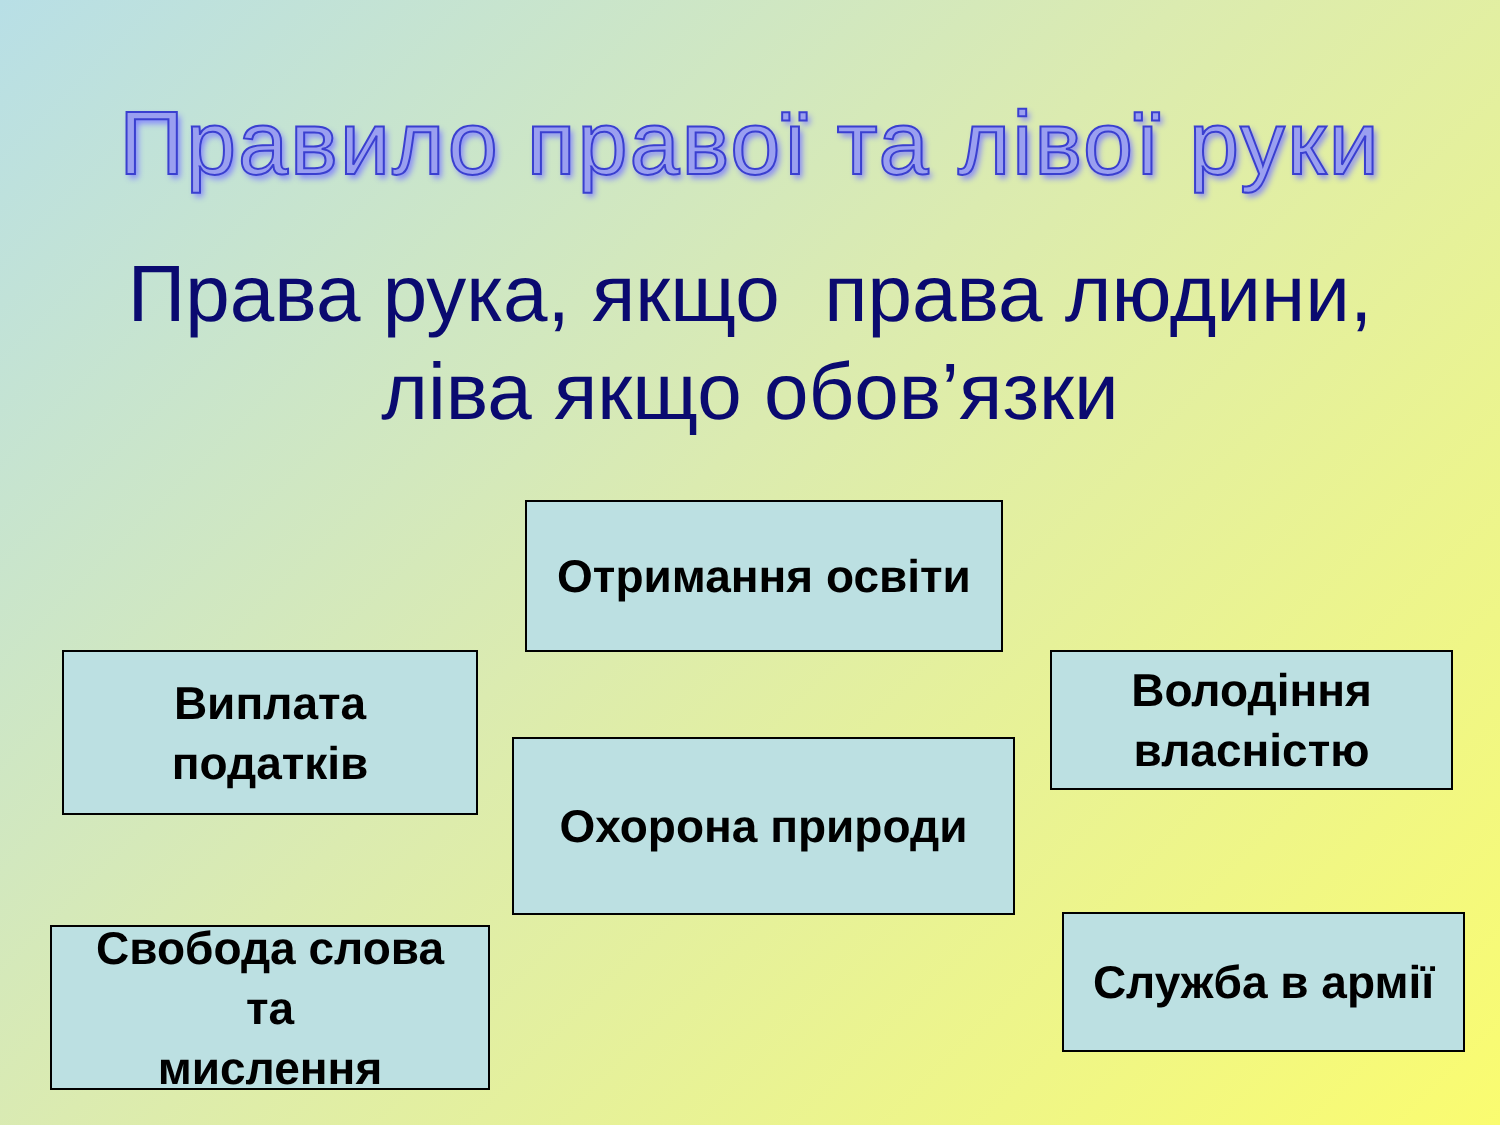Правило правої та лівої руки
Права рука, якщо права людини,
ліва якщо обов’язки
Отримання освіти
Виплата
податків
Володіння
власністю
Охорона природи
Свобода слова
та
мислення
Служба в армії